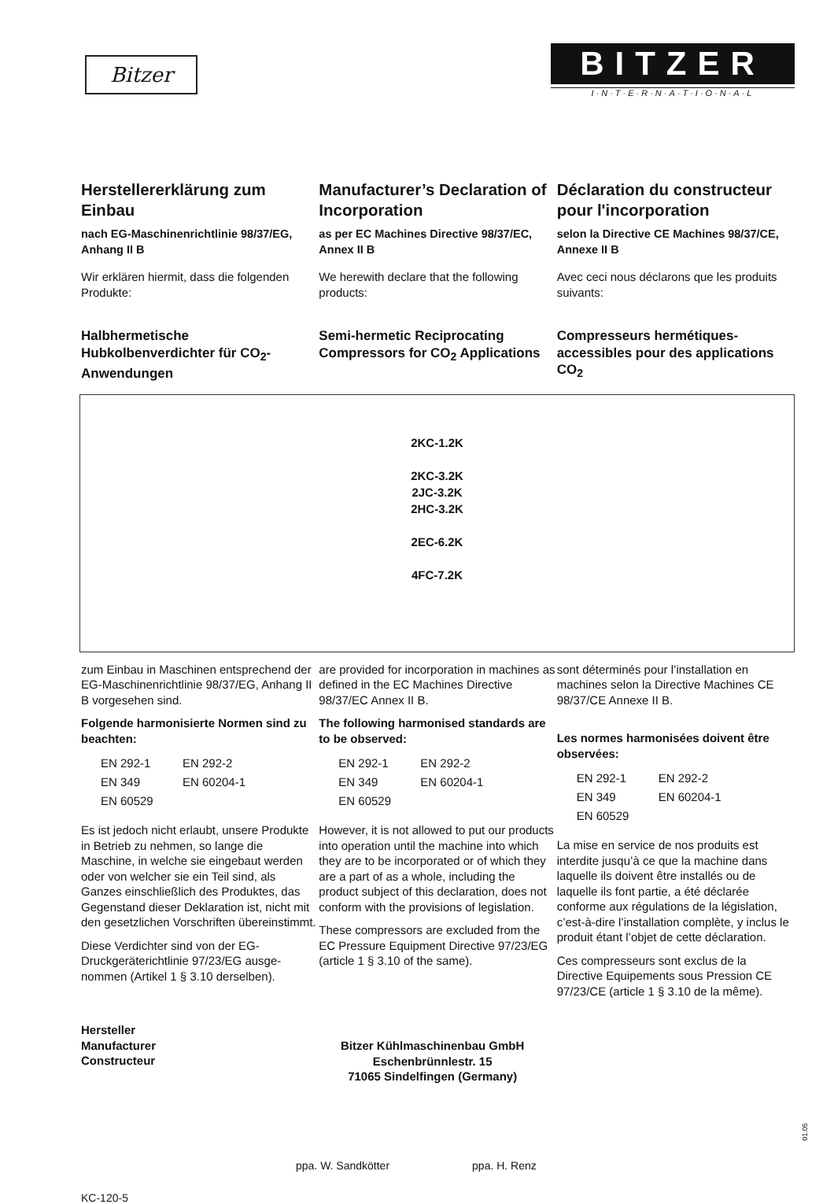Bitzer
BITZER
I·N·T·E·R·N·A·T·I·O·N·A·L
Herstellererklärung zum Einbau
nach EG-Maschinenrichtlinie 98/37/EG, Anhang II B
Wir erklären hiermit, dass die folgen­den Produkte:
Halbhermetische Hubkolbenverdichter für CO<sub>2</sub>-Anwendungen
Manufacturer’s Declaration of Incorporation
as per EC Machines Directive 98/37/EC, Annex II B
We herewith declare that the following products:
Semi-hermetic Reciprocating Compressors for CO<sub>2</sub> Applications
Déclaration du constructeur pour l'incorporation
selon la Directive CE Machines 98/37/CE, Annexe II B
Avec ceci nous déclarons que les produits suivants:
Compresseurs hermétiques-accessibles pour des applications CO<sub>2</sub>
2KC-1.2K
2KC-3.2K
2JC-3.2K
2HC-3.2K
2EC-6.2K
4FC-7.2K
zum Einbau in Maschinen entspre­chend der EG-Maschinenrichtlinie 98/37/EG, Anhang II B vorgesehen sind.
Folgende harmonisierte Normen sind zu beachten:
EN 292-1 EN 292-2 EN 349 EN 60204-1 EN 60529
Es ist jedoch nicht erlaubt, unsere Pro­dukte in Betrieb zu nehmen, so lange die Maschine, in welche sie eingebaut werden oder von welcher sie ein Teil sind, als Ganzes einschließlich des Produktes, das Gegenstand dieser Deklaration ist, nicht mit den gesetz­lichen Vorschriften übereinstimmt.
Diese Verdichter sind von der EG-Druckgeräterichtlinie 97/23/EG ausge­nommen (Artikel 1 § 3.10 derselben).
are provided for incorporation in machines as defined in the EC Machines Directive 98/37/EC Annex II B.
The following harmonised stan­dards are to be observed:
EN 292-1 EN 292-2 EN 349 EN 60204-1 EN 60529
However, it is not allowed to put our products into operation until the machine into which they are to be incorporated or of which they are a part of as a whole, including the product subject of this declaration, does not conform with the provisions of legislation.
These compressors are excluded from the EC Pressure Equipment Directive 97/23/EG (article 1 § 3.10 of the same).
sont déterminés pour l’installation en machines selon la Directive Machines CE 98/37/CE Annexe II B.
Les normes harmonisées doivent être observées:
EN 292-1 EN 292-2 EN 349 EN 60204-1 EN 60529
La mise en service de nos produits est interdite jusqu’à ce que la machine dans laquelle ils doivent être installés ou de laquelle ils font partie, a été déclarée conforme aux régulations de la législation, c’est-à-dire l’installation complète, y inclus le produit étant l’objet de cette déclaration.
Ces compresseurs sont exclus de la Directive Equipements sous Pression CE 97/23/CE (article 1 § 3.10 de la même).
Hersteller
Manufacturer
Constructeur
Bitzer Kühlmaschinenbau GmbH
Eschenbrünnlestr. 15
71065 Sindelfingen (Germany)
ppa. W. Sandkötter ppa. H. Renz
KC-120-5
01.05